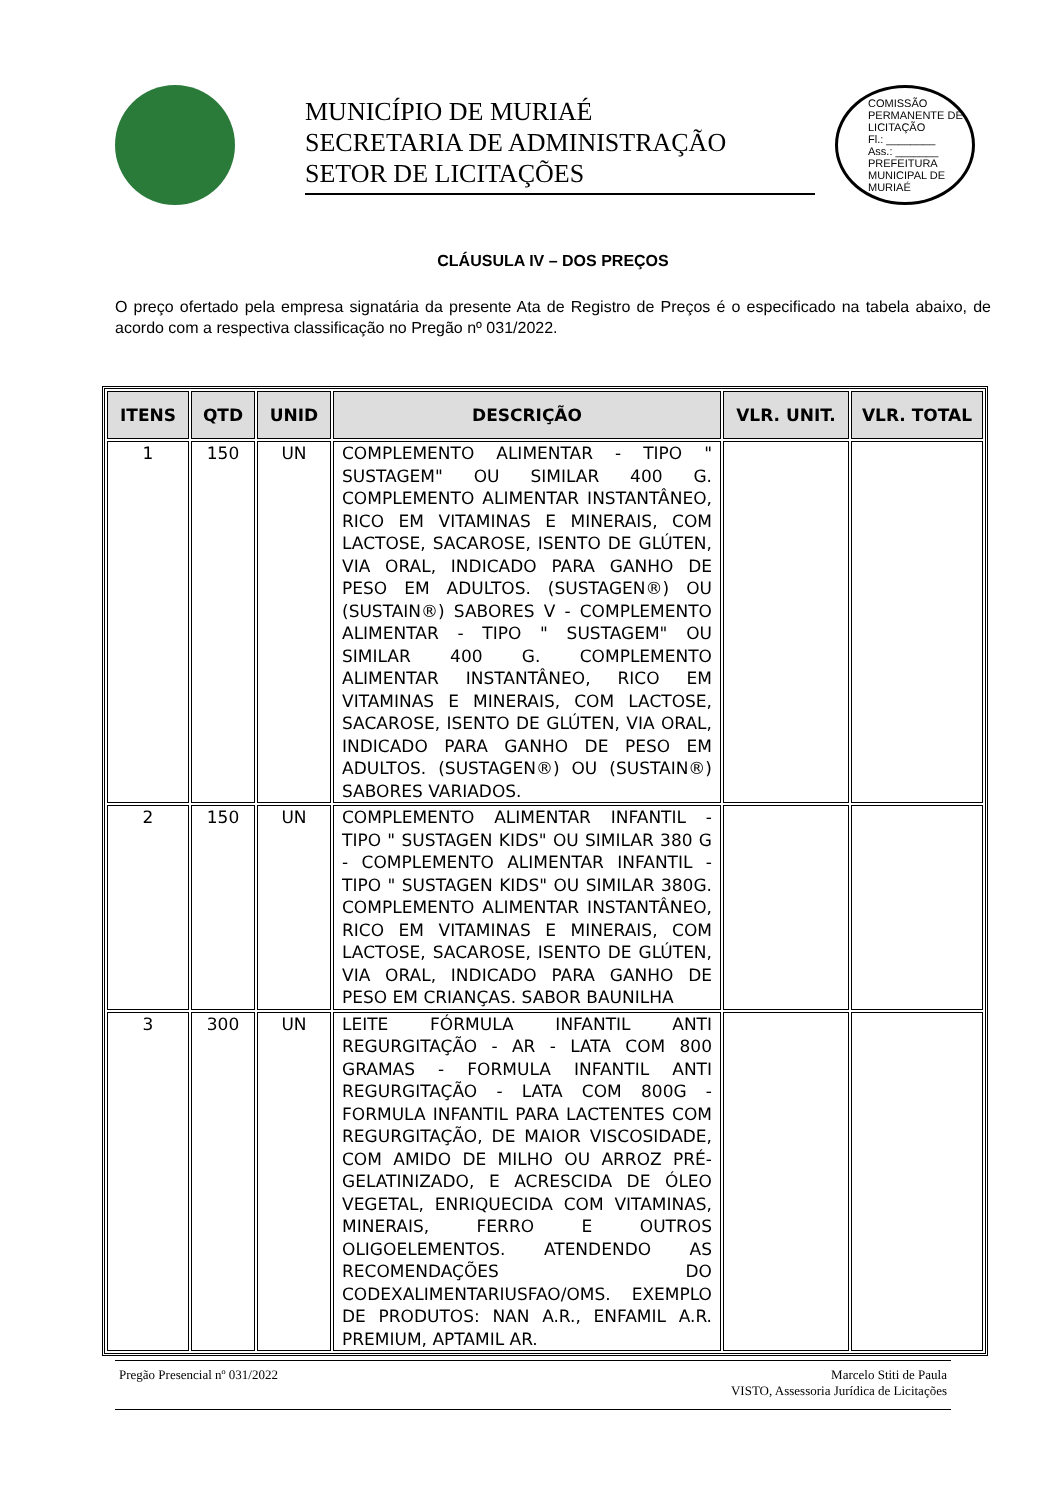MUNICÍPIO DE MURIAÉ
SECRETARIA DE ADMINISTRAÇÃO
SETOR DE LICITAÇÕES
COMISSÃO PERMANENTE DE LICITAÇÃO
Fl.: ________
Ass.: _______
PREFEITURA MUNICIPAL DE MURIAÉ
CLÁUSULA IV – DOS PREÇOS
O preço ofertado pela empresa signatária da presente Ata de Registro de Preços é o especificado na tabela abaixo, de acordo com a respectiva classificação no Pregão nº 031/2022.
| ITENS | QTD | UNID | DESCRIÇÃO | VLR. UNIT. | VLR. TOTAL |
| --- | --- | --- | --- | --- | --- |
| 1 | 150 | UN | COMPLEMENTO ALIMENTAR - TIPO " SUSTAGEM" OU SIMILAR 400 G. COMPLEMENTO ALIMENTAR INSTANTÂNEO, RICO EM VITAMINAS E MINERAIS, COM LACTOSE, SACAROSE, ISENTO DE GLÚTEN, VIA ORAL, INDICADO PARA GANHO DE PESO EM ADULTOS. (SUSTAGEN®) OU (SUSTAIN®) SABORES V - COMPLEMENTO ALIMENTAR - TIPO " SUSTAGEM" OU SIMILAR 400 G. COMPLEMENTO ALIMENTAR INSTANTÂNEO, RICO EM VITAMINAS E MINERAIS, COM LACTOSE, SACAROSE, ISENTO DE GLÚTEN, VIA ORAL, INDICADO PARA GANHO DE PESO EM ADULTOS. (SUSTAGEN®) OU (SUSTAIN®) SABORES VARIADOS. | | |
| 2 | 150 | UN | COMPLEMENTO ALIMENTAR INFANTIL - TIPO " SUSTAGEN KIDS" OU SIMILAR 380 G - COMPLEMENTO ALIMENTAR INFANTIL - TIPO " SUSTAGEN KIDS" OU SIMILAR 380G. COMPLEMENTO ALIMENTAR INSTANTÂNEO, RICO EM VITAMINAS E MINERAIS, COM LACTOSE, SACAROSE, ISENTO DE GLÚTEN, VIA ORAL, INDICADO PARA GANHO DE PESO EM CRIANÇAS. SABOR BAUNILHA | | |
| 3 | 300 | UN | LEITE FÓRMULA INFANTIL ANTI REGURGITAÇÃO - AR - LATA COM 800 GRAMAS - FORMULA INFANTIL ANTI REGURGITAÇÃO - LATA COM 800G - FORMULA INFANTIL PARA LACTENTES COM REGURGITAÇÃO, DE MAIOR VISCOSIDADE, COM AMIDO DE MILHO OU ARROZ PRÉ-GELATINIZADO, E ACRESCIDA DE ÓLEO VEGETAL, ENRIQUECIDA COM VITAMINAS, MINERAIS, FERRO E OUTROS OLIGOELEMENTOS. ATENDENDO AS RECOMENDAÇÕES DO CODEXALIMENTARIUSFAO/OMS. EXEMPLO DE PRODUTOS: NAN A.R., ENFAMIL A.R. PREMIUM, APTAMIL AR. | | |
Pregão Presencial nº 031/2022 Marcelo Stiti de Paula
VISTO, Assessoria Jurídica de Licitações